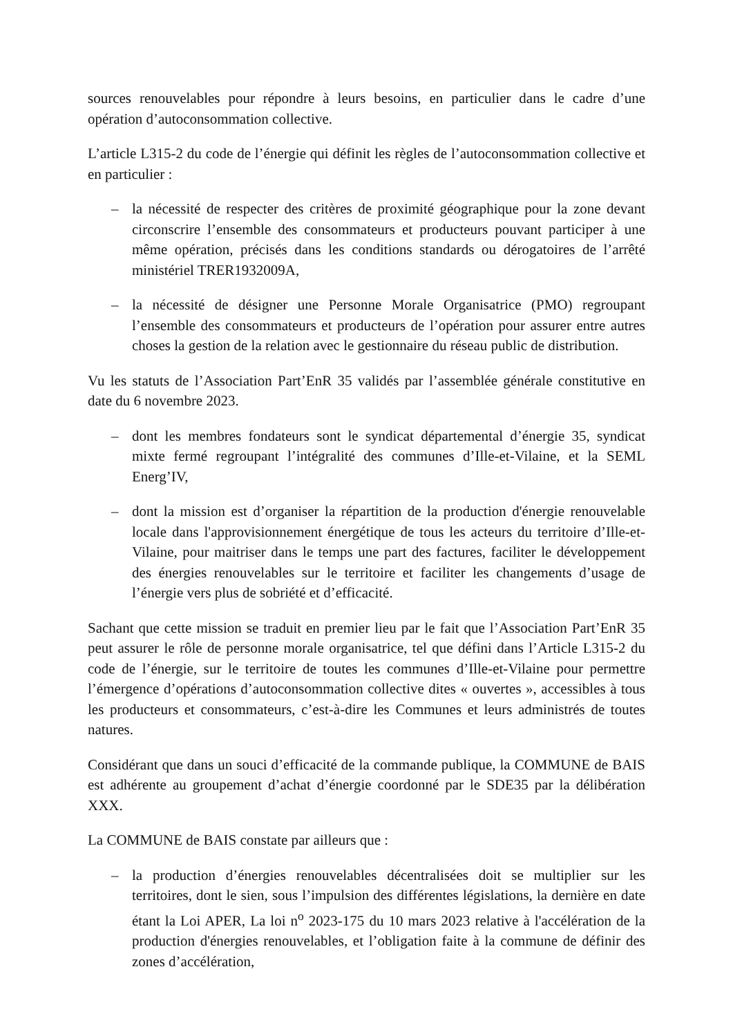sources renouvelables pour répondre à leurs besoins, en particulier dans le cadre d’une opération d’autoconsommation collective.
L’article L315-2 du code de l’énergie qui définit les règles de l’autoconsommation collective et en particulier :
– la nécessité de respecter des critères de proximité géographique pour la zone devant circonscrire l’ensemble des consommateurs et producteurs pouvant participer à une même opération, précisés dans les conditions standards ou dérogatoires de l’arrêté ministériel TRER1932009A,
– la nécessité de désigner une Personne Morale Organisatrice (PMO) regroupant l’ensemble des consommateurs et producteurs de l’opération pour assurer entre autres choses la gestion de la relation avec le gestionnaire du réseau public de distribution.
Vu les statuts de l’Association Part’EnR 35 validés par l’assemblée générale constitutive en date du 6 novembre 2023.
– dont les membres fondateurs sont le syndicat départemental d’énergie 35, syndicat mixte fermé regroupant l’intégralité des communes d’Ille-et-Vilaine, et la SEML Energ’IV,
– dont la mission est d’organiser la répartition de la production d'énergie renouvelable locale dans l'approvisionnement énergétique de tous les acteurs du territoire d’Ille-et-Vilaine, pour maitriser dans le temps une part des factures, faciliter le développement des énergies renouvelables sur le territoire et faciliter les changements d’usage de l’énergie vers plus de sobriété et d’efficacité.
Sachant que cette mission se traduit en premier lieu par le fait que l’Association Part’EnR 35 peut assurer le rôle de personne morale organisatrice, tel que défini dans l’Article L315-2 du code de l’énergie, sur le territoire de toutes les communes d’Ille-et-Vilaine pour permettre l’émergence d’opérations d’autoconsommation collective dites « ouvertes », accessibles à tous les producteurs et consommateurs, c’est-à-dire les Communes et leurs administrés de toutes natures.
Considérant que dans un souci d’efficacité de la commande publique, la COMMUNE de BAIS est adhérente au groupement d’achat d’énergie coordonné par le SDE35 par la délibération XXX.
La COMMUNE de BAIS constate par ailleurs que :
– la production d’énergies renouvelables décentralisées doit se multiplier sur les territoires, dont le sien, sous l’impulsion des différentes législations, la dernière en date étant la Loi APER, La loi n<sup>o</sup> 2023-175 du 10 mars 2023 relative à l'accélération de la production d'énergies renouvelables, et l’obligation faite à la commune de définir des zones d’accélération,